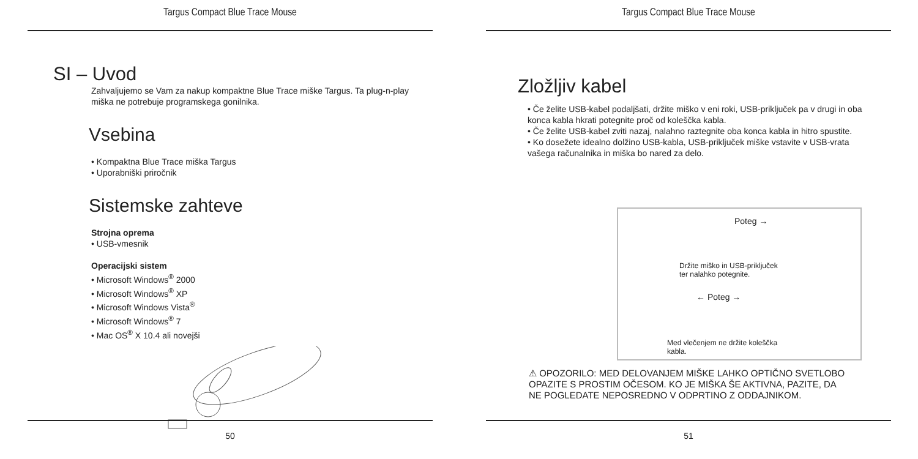Targus Compact Blue Trace Mouse
SI – Uvod
Zahvaljujemo se Vam za nakup kompaktne Blue Trace miške Targus. Ta plug-n-play miška ne potrebuje programskega gonilnika.
Vsebina
• Kompaktna Blue Trace miška Targus
• Uporabniški priročnik
Sistemske zahteve
Strojna oprema
• USB-vmesnik
Operacijski sistem
• Microsoft Windows<sup>®</sup> 2000
• Microsoft Windows<sup>®</sup> XP
• Microsoft Windows Vista<sup>®</sup>
• Microsoft Windows<sup>®</sup> 7
• Mac OS<sup>®</sup> X 10.4 ali novejši
50
Targus Compact Blue Trace Mouse
Zložljiv kabel
• Če želite USB-kabel podaljšati, držite miško v eni roki, USB-priključek pa v drugi in oba konca kabla hkrati potegnite proč od koleščka kabla.
• Če želite USB-kabel zviti nazaj, nalahno raztegnite oba konca kabla in hitro spustite.
• Ko dosežete idealno dolžino USB-kabla, USB-priključek miške vstavite v USB-vrata vašega računalnika in miška bo nared za delo.
Poteg →
Držite miško in USB-priključek
ter nalahko potegnite.
← Poteg →
Med vlečenjem ne držite koleščka
kabla.
⚠ OPOZORILO: MED DELOVANJEM MIŠKE LAHKO OPTIČNO SVETLOBO OPAZITE S PROSTIM OČESOM. KO JE MIŠKA ŠE AKTIVNA, PAZITE, DA NE POGLEDATE NEPOSREDNO V ODPRTINO Z ODDAJNIKOM.
51